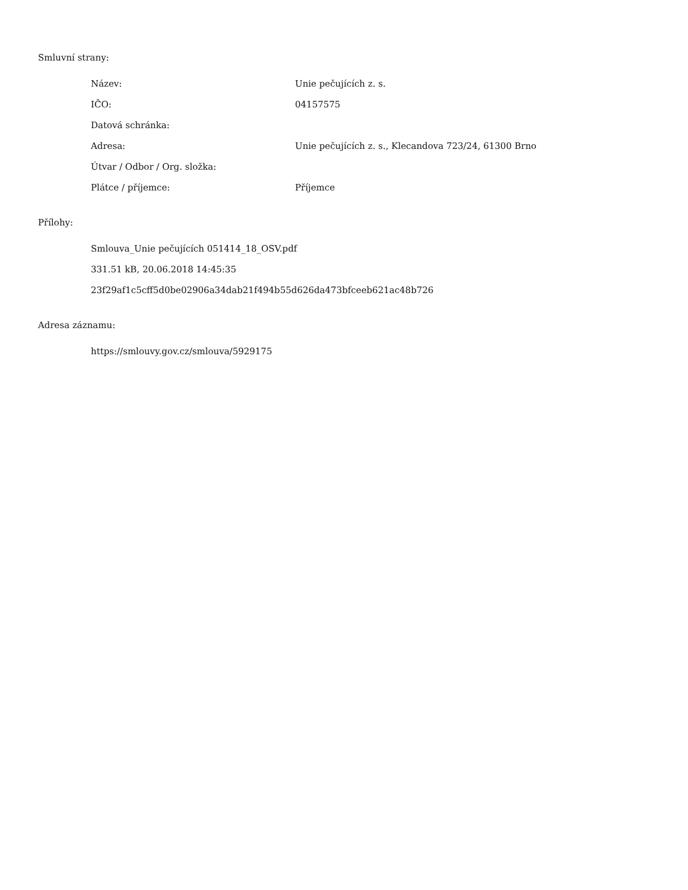Smluvní strany:
| Název: | Unie pečujících z. s. |
| IČO: | 04157575 |
| Datová schránka: | |
| Adresa: | Unie pečujících z. s., Klecandova 723/24, 61300 Brno |
| Útvar / Odbor / Org. složka: | |
| Plátce / příjemce: | Příjemce |
Přílohy:
Smlouva_Unie pečujících 051414_18_OSV.pdf
331.51 kB, 20.06.2018 14:45:35
23f29af1c5cff5d0be02906a34dab21f494b55d626da473bfceeb621ac48b726
Adresa záznamu:
https://smlouvy.gov.cz/smlouva/5929175